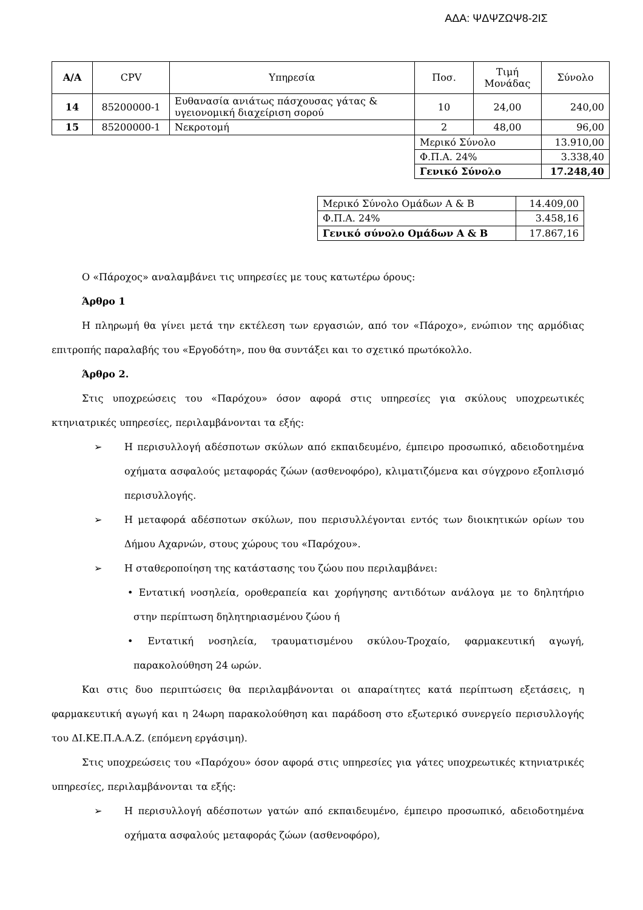ΑΔΑ: ΨΔΨΖΩΨ8-2ΙΣ
| Α/Α | CPV | Υπηρεσία | Ποσ. | Τιμή Μονάδας | Σύνολο |
| --- | --- | --- | --- | --- | --- |
| 14 | 85200000-1 | Ευθανασία ανιάτως πάσχουσας γάτας & υγειονομική διαχείριση σορού | 10 | 24,00 | 240,00 |
| 15 | 85200000-1 | Νεκροτομή | 2 | 48,00 | 96,00 |
| | | | Μερικό Σύνολο | | 13.910,00 |
| | | | Φ.Π.Α. 24% | | 3.338,40 |
| | | | Γενικό Σύνολο | | 17.248,40 |
| Μερικό Σύνολο Ομάδων Α & Β | 14.409,00 |
| Φ.Π.Α. 24% | 3.458,16 |
| Γενικό σύνολο Ομάδων Α & Β | 17.867,16 |
Ο «Πάροχος» αναλαμβάνει τις υπηρεσίες με τους κατωτέρω όρους:
Άρθρο 1
Η πληρωμή θα γίνει μετά την εκτέλεση των εργασιών, από τον «Πάροχο», ενώπιον της αρμόδιας επιτροπής παραλαβής του «Εργοδότη», που θα συντάξει και το σχετικό πρωτόκολλο.
Άρθρο 2.
Στις υποχρεώσεις του «Παρόχου» όσον αφορά στις υπηρεσίες για σκύλους υποχρεωτικές κτηνιατρικές υπηρεσίες, περιλαμβάνονται τα εξής:
➢ Η περισυλλογή αδέσποτων σκύλων από εκπαιδευμένο, έμπειρο προσωπικό, αδειοδοτημένα οχήματα ασφαλούς μεταφοράς ζώων (ασθενοφόρο), κλιματιζόμενα και σύγχρονο εξοπλισμό περισυλλογής.
➢ Η μεταφορά αδέσποτων σκύλων, που περισυλλέγονται εντός των διοικητικών ορίων του Δήμου Αχαρνών, στους χώρους του «Παρόχου».
➢ Η σταθεροποίηση της κατάστασης του ζώου που περιλαμβάνει:
• Εντατική νοσηλεία, οροθεραπεία και χορήγησης αντιδότων ανάλογα με το δηλητήριο στην περίπτωση δηλητηριασμένου ζώου ή
• Εντατική νοσηλεία, τραυματισμένου σκύλου-Τροχαίο, φαρμακευτική αγωγή, παρακολούθηση 24 ωρών.
Και στις δυο περιπτώσεις θα περιλαμβάνονται οι απαραίτητες κατά περίπτωση εξετάσεις, η φαρμακευτική αγωγή και η 24ωρη παρακολούθηση και παράδοση στο εξωτερικό συνεργείο περισυλλογής του ΔΙ.ΚΕ.Π.Α.Α.Ζ. (επόμενη εργάσιμη).
Στις υποχρεώσεις του «Παρόχου» όσον αφορά στις υπηρεσίες για γάτες υποχρεωτικές κτηνιατρικές υπηρεσίες, περιλαμβάνονται τα εξής:
➢ Η περισυλλογή αδέσποτων γατών από εκπαιδευμένο, έμπειρο προσωπικό, αδειοδοτημένα οχήματα ασφαλούς μεταφοράς ζώων (ασθενοφόρο),